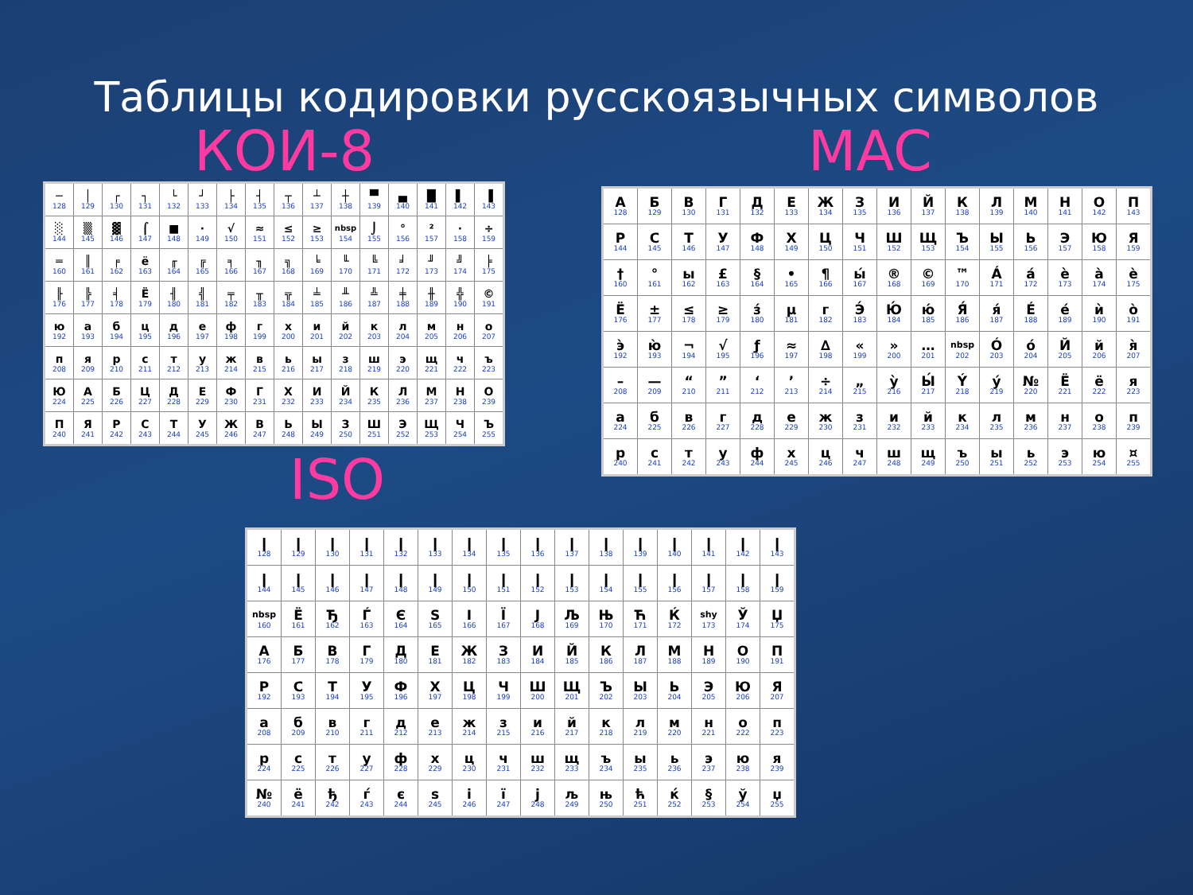Таблицы кодировки русскоязычных символов
КОИ-8
| ─ 128 | │ 129 | ┌ 130 | ┐ 131 | └ 132 | ┘ 133 | ├ 134 | ┤ 135 | ┬ 136 | ┴ 137 | ┼ 138 | ▀ 139 | ▄ 140 | █ 141 | ▌ 142 | ▐ 143 |
| ░ 144 | ▒ 145 | ▓ 146 | ⌠ 147 | ■ 148 | ∙ 149 | √ 150 | ≈ 151 | ≤ 152 | ≥ 153 | nbsp 154 | ⌡ 155 | ° 156 | ² 157 | · 158 | ÷ 159 |
| ═ 160 | ║ 161 | ╒ 162 | ё 163 | ╓ 164 | ╔ 165 | ╕ 166 | ╖ 167 | ╗ 168 | ╘ 169 | ╙ 170 | ╚ 171 | ╛ 172 | ╜ 173 | ╝ 174 | ╞ 175 |
| ╟ 176 | ╠ 177 | ╡ 178 | Ё 179 | ╢ 180 | ╣ 181 | ╤ 182 | ╥ 183 | ╦ 184 | ╧ 185 | ╨ 186 | ╩ 187 | ╪ 188 | ╫ 189 | ╬ 190 | © 191 |
| ю 192 | а 193 | б 194 | ц 195 | д 196 | е 197 | ф 198 | г 199 | х 200 | и 201 | й 202 | к 203 | л 204 | м 205 | н 206 | о 207 |
| п 208 | я 209 | р 210 | с 211 | т 212 | у 213 | ж 214 | в 215 | ь 216 | ы 217 | з 218 | ш 219 | э 220 | щ 221 | ч 222 | ъ 223 |
| Ю 224 | А 225 | Б 226 | Ц 227 | Д 228 | Е 229 | Ф 230 | Г 231 | Х 232 | И 233 | Й 234 | К 235 | Л 236 | М 237 | Н 238 | О 239 |
| П 240 | Я 241 | Р 242 | С 243 | Т 244 | У 245 | Ж 246 | В 247 | Ь 248 | Ы 249 | З 250 | Ш 251 | Э 252 | Щ 253 | Ч 254 | Ъ 255 |
ISO
MAC
| А 128 | Б 129 | В 130 | Г 131 | Д 132 | Е 133 | Ж 134 | З 135 | И 136 | Й 137 | К 138 | Л 139 | М 140 | Н 141 | О 142 | П 143 |
| Р 144 | С 145 | Т 146 | У 147 | Ф 148 | Х 149 | Ц 150 | Ч 151 | Ш 152 | Щ 153 | Ъ 154 | Ы 155 | Ь 156 | Э 157 | Ю 158 | Я 159 |
| † 160 | ° 161 | ы 162 | £ 163 | § 164 | • 165 | ¶ 166 | ы́ 167 | ® 168 | © 169 | ™ 170 | Á 171 | á 172 | ѐ 173 | à 174 | è 175 |
| Ё 176 | ± 177 | ≤ 178 | ≥ 179 | з́ 180 | µ 181 | г 182 | Э́ 183 | Ю́ 184 | ю́ 185 | Я́ 186 | я́ 187 | É 188 | é 189 | ѝ 190 | ò 191 |
| э̀ 192 | ю̀ 193 | ¬ 194 | √ 195 | ƒ 196 | ≈ 197 | ∆ 198 | « 199 | » 200 | … 201 | nbsp 202 | Ó 203 | ó 204 | Й 205 | й 206 | я̀ 207 |
| – 208 | — 209 | “ 210 | ” 211 | ‘ 212 | ’ 213 | ÷ 214 | „ 215 | ỳ 216 | Ы́ 217 | Ý 218 | ý 219 | № 220 | Ё 221 | ё 222 | я 223 |
| а 224 | б 225 | в 226 | г 227 | д 228 | е 229 | ж 230 | з 231 | и 232 | й 233 | к 234 | л 235 | м 236 | н 237 | о 238 | п 239 |
| р 240 | с 241 | т 242 | у 243 | ф 244 | х 245 | ц 246 | ч 247 | ш 248 | щ 249 | ъ 250 | ы 251 | ь 252 | э 253 | ю 254 | ¤ 255 |
| ❙ 128 | ❙ 129 | ❙ 130 | ❙ 131 | ❙ 132 | ❙ 133 | ❙ 134 | ❙ 135 | ❙ 136 | ❙ 137 | ❙ 138 | ❙ 139 | ❙ 140 | ❙ 141 | ❙ 142 | ❙ 143 |
| ❙ 144 | ❙ 145 | ❙ 146 | ❙ 147 | ❙ 148 | ❙ 149 | ❙ 150 | ❙ 151 | ❙ 152 | ❙ 153 | ❙ 154 | ❙ 155 | ❙ 156 | ❙ 157 | ❙ 158 | ❙ 159 |
| nbsp 160 | Ё 161 | Ђ 162 | Ѓ 163 | Є 164 | Ѕ 165 | І 166 | Ї 167 | Ј 168 | Љ 169 | Њ 170 | Ћ 171 | Ќ 172 | shy 173 | Ў 174 | Џ 175 |
| А 176 | Б 177 | В 178 | Г 179 | Д 180 | Е 181 | Ж 182 | З 183 | И 184 | Й 185 | К 186 | Л 187 | М 188 | Н 189 | О 190 | П 191 |
| Р 192 | С 193 | Т 194 | У 195 | Ф 196 | Х 197 | Ц 198 | Ч 199 | Ш 200 | Щ 201 | Ъ 202 | Ы 203 | Ь 204 | Э 205 | Ю 206 | Я 207 |
| а 208 | б 209 | в 210 | г 211 | д 212 | е 213 | ж 214 | з 215 | и 216 | й 217 | к 218 | л 219 | м 220 | н 221 | о 222 | п 223 |
| р 224 | с 225 | т 226 | у 227 | ф 228 | х 229 | ц 230 | ч 231 | ш 232 | щ 233 | ъ 234 | ы 235 | ь 236 | э 237 | ю 238 | я 239 |
| № 240 | ё 241 | ђ 242 | ѓ 243 | є 244 | ѕ 245 | і 246 | ї 247 | ј 248 | љ 249 | њ 250 | ћ 251 | ќ 252 | § 253 | ў 254 | џ 255 |